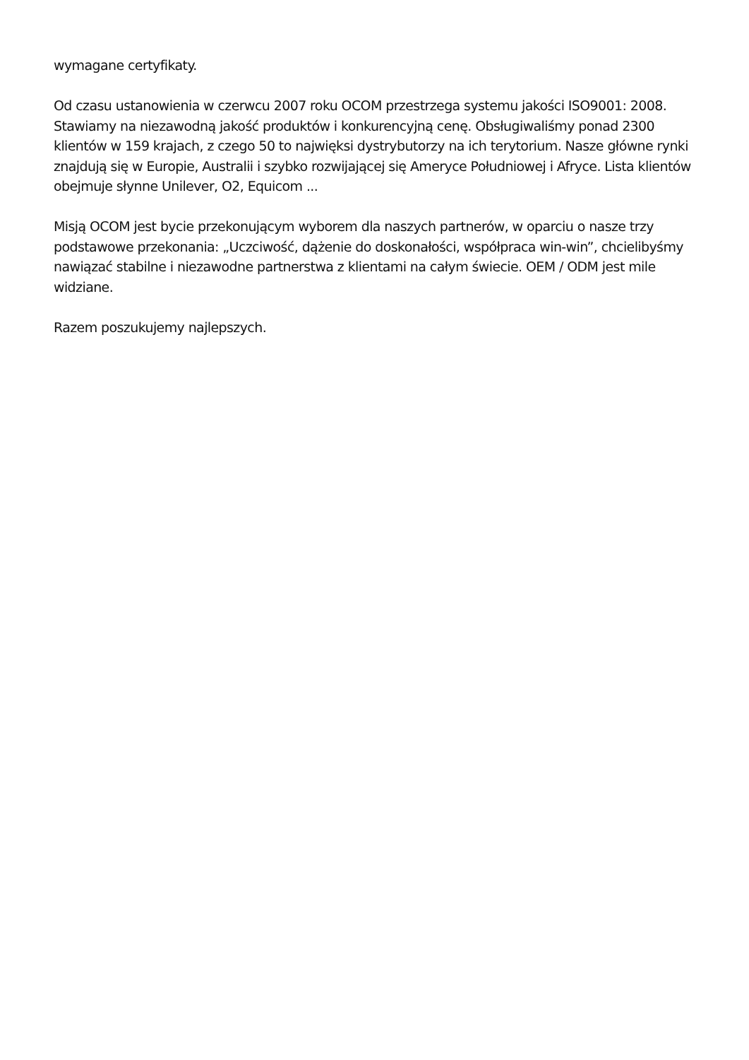wymagane certyfikaty.
Od czasu ustanowienia w czerwcu 2007 roku OCOM przestrzega systemu jakości ISO9001: 2008. Stawiamy na niezawodną jakość produktów i konkurencyjną cenę. Obsługiwaliśmy ponad 2300 klientów w 159 krajach, z czego 50 to najwięksi dystrybutorzy na ich terytorium. Nasze główne rynki znajdują się w Europie, Australii i szybko rozwijającej się Ameryce Południowej i Afryce. Lista klientów obejmuje słynne Unilever, O2, Equicom ...
Misją OCOM jest bycie przekonującym wyborem dla naszych partnerów, w oparciu o nasze trzy podstawowe przekonania: „Uczciwość, dążenie do doskonałości, współpraca win-win”, chcielibyśmy nawiązać stabilne i niezawodne partnerstwa z klientami na całym świecie. OEM / ODM jest mile widziane.
Razem poszukujemy najlepszych.